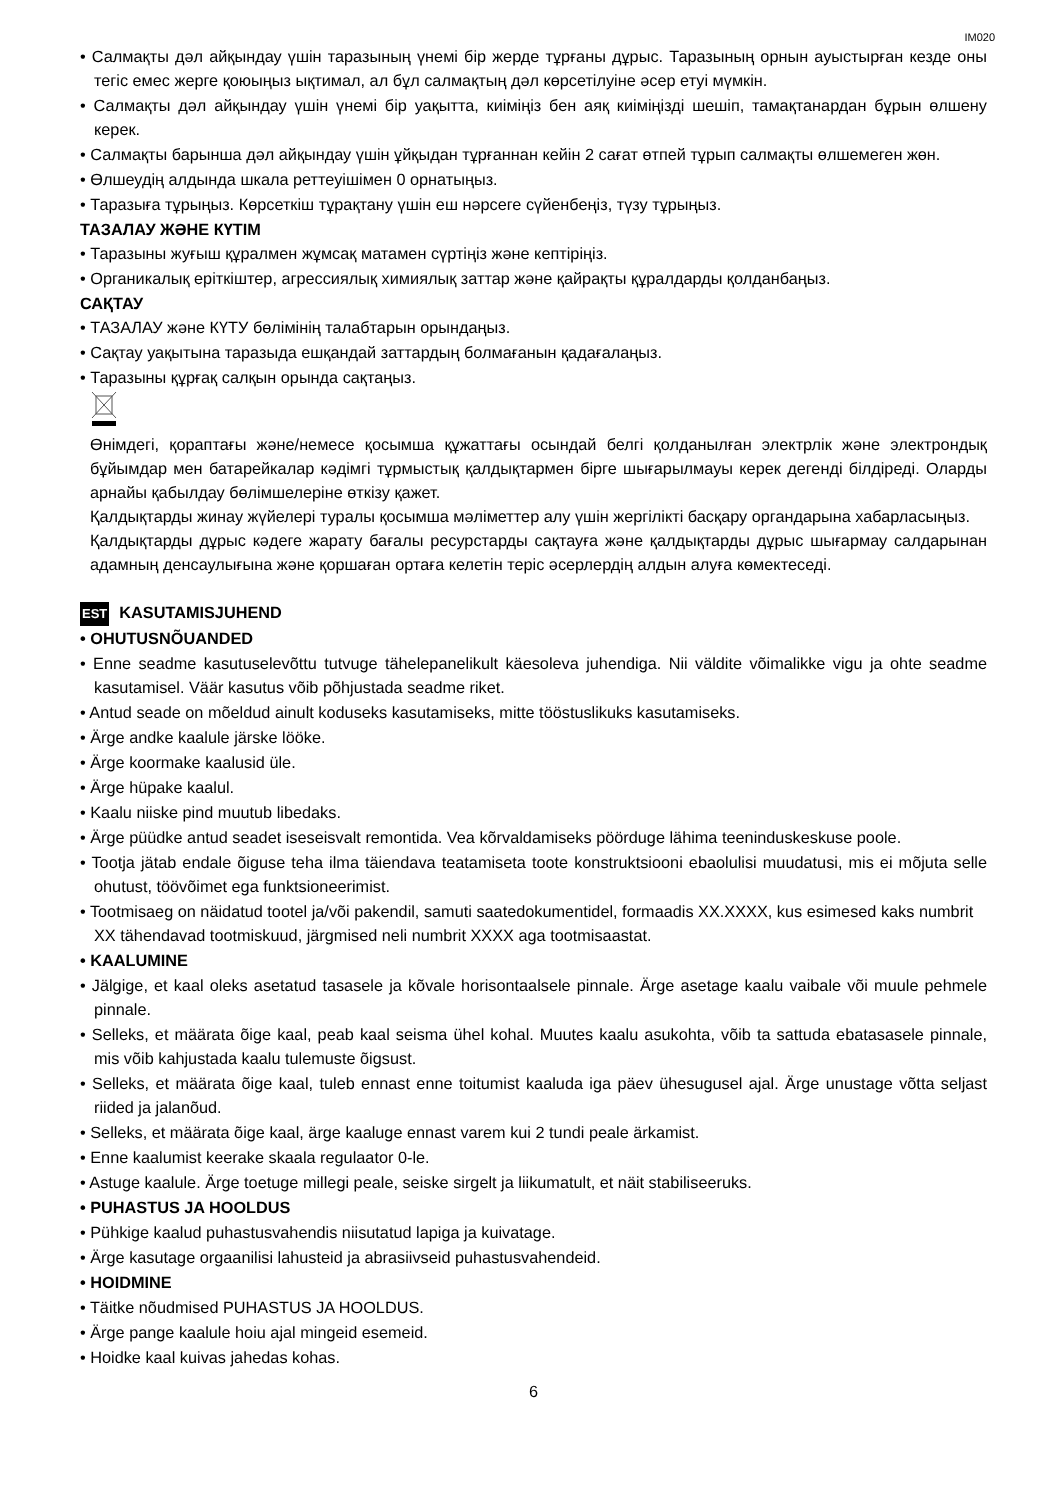IM020
• Салмақты дәл айқындау үшін таразының үнемі бір жерде тұрғаны дұрыс. Таразының орнын ауыстырған кезде оны тегіс емес жерге қоюыңыз ықтимал, ал бұл салмақтың дәл көрсетілуіне әсер етуі мүмкін.
• Салмақты дәл айқындау үшін үнемі бір уақытта, киіміңіз бен аяқ киіміңізді шешіп, тамақтанардан бұрын өлшену керек.
• Салмақты барынша дәл айқындау үшін ұйқыдан тұрғаннан кейін 2 сағат өтпей тұрып салмақты өлшемеген жөн.
• Өлшеудің алдында шкала реттеуішімен 0 орнатыңыз.
• Таразыға тұрыңыз. Көрсеткіш тұрақтану үшін еш нәрсеге сүйенбеңіз, түзу тұрыңыз.
ТАЗАЛАУ ЖӘНЕ КҮТІМ
• Таразыны жуғыш құралмен жұмсақ матамен сүртіңіз және кептіріңіз.
• Органикалық еріткіштер, агрессиялық химиялық заттар және қайрақты құралдарды қолданбаңыз.
САҚТАУ
• ТАЗАЛАУ және КҮТУ бөлімінің талабтарын орындаңыз.
• Сақтау уақытына таразыда ешқандай заттардың болмағанын қадағалаңыз.
• Таразыны құрғақ салқын орында сақтаңыз.
Өнімдегі, қораптағы және/немесе қосымша құжаттағы осындай белгі қолданылған электрлік және электрондық бұйымдар мен батарейкалар кәдімгі тұрмыстық қалдықтармен бірге шығарылмауы керек дегенді білдіреді. Оларды арнайы қабылдау бөлімшелеріне өткізу қажет.
Қалдықтарды жинау жүйелері туралы қосымша мәліметтер алу үшін жергілікті басқару органдарына хабарласыңыз.
Қалдықтарды дұрыс кәдеге жарату бағалы ресурстарды сақтауға және қалдықтарды дұрыс шығармау салдарынан адамның денсаулығына және қоршаған ортаға келетін теріс әсерлердің алдын алуға көмектеседі.
EST KASUTAMISJUHEND
• OHUTUSNÕUANDED
• Enne seadme kasutuselevõttu tutvuge tähelepanelikult käesoleva juhendiga. Nii väldite võimalikke vigu ja ohte seadme kasutamisel. Väär kasutus võib põhjustada seadme riket.
• Antud seade on mõeldud ainult koduseks kasutamiseks, mitte tööstuslikuks kasutamiseks.
• Ärge andke kaalule järske lööke.
• Ärge koormake kaalusid üle.
• Ärge hüpake kaalul.
• Kaalu niiske pind muutub libedaks.
• Ärge püüdke antud seadet iseseisvalt remontida. Vea kõrvaldamiseks pöörduge lähima teeninduskeskuse poole.
• Tootja jätab endale õiguse teha ilma täiendava teatamiseta toote konstruktsiooni ebaolulisi muudatusi, mis ei mõjuta selle ohutust, töövõimet ega funktsioneerimist.
• Tootmisaeg on näidatud tootel ja/või pakendil, samuti saatedokumentidel, formaadis XX.XXXX, kus esimesed kaks numbrit XX tähendavad tootmiskuud, järgmised neli numbrit XXXX aga tootmisaastat.
• KAALUMINE
• Jälgige, et kaal oleks asetatud tasasele ja kõvale horisontaalsele pinnale. Ärge asetage kaalu vaibale või muule pehmele pinnale.
• Selleks, et määrata õige kaal, peab kaal seisma ühel kohal. Muutes kaalu asukohta, võib ta sattuda ebatasasele pinnale, mis võib kahjustada kaalu tulemuste õigsust.
• Selleks, et määrata õige kaal, tuleb ennast enne toitumist kaaluda iga päev ühesugusel ajal. Ärge unustage võtta seljast riided ja jalanõud.
• Selleks, et määrata õige kaal, ärge kaaluge ennast varem kui 2 tundi peale ärkamist.
• Enne kaalumist keerake skaala regulaator 0-le.
• Astuge kaalule. Ärge toetuge millegi peale, seiske sirgelt ja liikumatult, et näit stabiliseeruks.
• PUHASTUS JA HOOLDUS
• Pühkige kaalud puhastusvahendis niisutatud lapiga ja kuivatage.
• Ärge kasutage orgaanilisi lahusteid ja abrasiivseid puhastusvahendeid.
• HOIDMINE
• Täitke nõudmised PUHASTUS JA HOOLDUS.
• Ärge pange kaalule hoiu ajal mingeid esemeid.
• Hoidke kaal kuivas jahedas kohas.
6